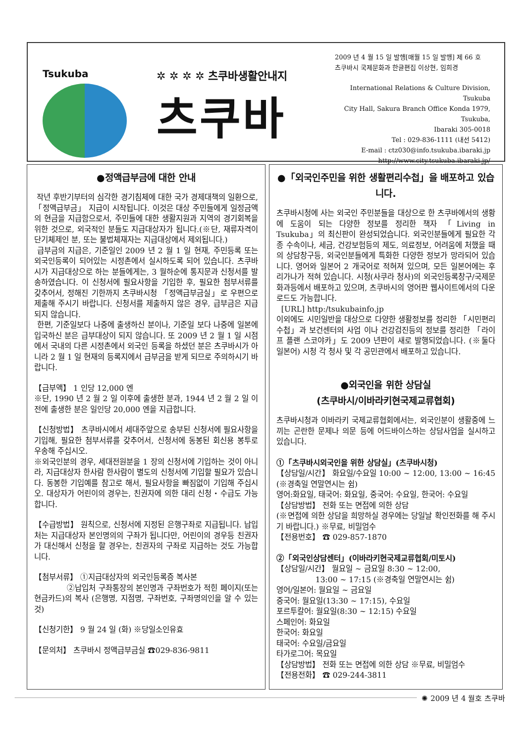Tsukuba ✲ ✲ ✲ ✲ 츠쿠바생활안내지
츠쿠바
2009 년 4 월 15 일 발행[매월 15 일 발행] 제 66 호
츠쿠바시 국제문화과 한글편집 이상현, 임희경
International Relations & Culture Division, Tsukuba
City Hall, Sakura Branch Office Konda 1979, Tsukuba,
Ibaraki 305-0018
Tel : 029-836-1111 (내선 5412)
E-mail : ctz030@info.tsukuba.ibaraki.jp
http://www.city.tsukuba.ibaraki.jp/
●정액급부금에 대한 안내
작년 후반기부터의 심각한 경기침체에 대한 국가 경제대책의 일환으로, 「정액급부금」 지급이 시작됩니다. 이것은 대상 주민들에게 일정금액의 현금을 지급함으로서, 주민들에 대한 생활지원과 지역의 경기회복을 위한 것으로, 외국적인 분들도 지급대상자가 됩니다.(※단, 재류자격이 단기체제인 분, 또는 불법체재자는 지급대상에서 제외됩니다.)
급부금의 지급은, 기준일인 2009 년 2 월 1 일 현재, 주민등록 또는 외국인등록이 되어있는 시정촌에서 실시하도록 되어 있습니다. 츠쿠바시가 지급대상으로 하는 분들에게는, 3 월하순에 통지문과 신청서를 발송하였습니다. 이 신청서에 필요사항을 기입한 후, 필요한 첨부서류를 갖추어서, 정해진 기한까지 츠쿠바시청 「정액급부금실」로 우편으로 제출해 주시기 바랍니다. 신청서를 제출하지 않은 경우, 급부금은 지급되지 않습니다.
한편, 기준일보다 나중에 출생하신 분이나, 기준일 보다 나중에 일본에 입국하신 분은 급부대상이 되지 않습니다. 또 2009 년 2 월 1 일 시점에서 국내의 다른 시정촌에서 외국인 등록을 하셨던 분은 츠쿠바시가 아니라 2 월 1 일 현재의 등록지에서 급부금을 받게 되므로 주의하시기 바랍니다.
【급부액】 1 인당 12,000 엔
※단, 1990 년 2 월 2 일 이후에 출생한 분과, 1944 년 2 월 2 일 이전에 출생한 분은 일인당 20,000 엔을 지급합니다.
【신청방법】 츠쿠바시에서 세대주앞으로 송부된 신청서에 필요사항을 기입해, 필요한 첨부서류를 갖추어서, 신청서에 동봉된 회신용 봉투로 우송해 주십시오.
※외국인분의 경우, 세대전원분을 1 장의 신청서에 기입하는 것이 아니라, 지급대상자 한사람 한사람이 별도의 신청서에 기입할 필요가 있습니다. 동봉한 기입예를 참고로 해서, 필요사항을 빠짐없이 기입해 주십시오. 대상자가 어린이의 경우는, 친권자에 의한 대리 신청・수급도 가능합니다.
【수급방법】 원칙으로, 신청서에 지정된 은행구좌로 지급됩니다. 납입처는 지급대상자 본인명의의 구좌가 됩니다만, 어린이의 경우등 친권자가 대신해서 신청을 할 경우는, 친권자의 구좌로 지급하는 것도 가능합니다.
【첨부서류】 ①지급대상자의 외국인등록증 복사본
②납입처 구좌통장의 본인명과 구좌번호가 적힌 페이지(또는 현금카드)의 복사 (은행명, 지점명, 구좌번호, 구좌명의인을 알 수 있는 것)
【신청기한】 9 월 24 일 (화) ※당일소인유효
【문의처】 츠쿠바시 정액급부금실 ☎029-836-9811
●「외국인주민을 위한 생활편리수첩」을 배포하고 있습니다.
츠쿠바시청에 사는 외국인 주민분들을 대상으로 한 츠쿠바에서의 생황에 도움이 되는 다양한 정보를 정리한 책자 「Living in Tsukuba」의 최신판이 완성되었습니다. 외국인분들에게 필요한 각종 수속이나, 세금, 건강보험등의 제도, 의료정보, 어려움에 처했을 때의 상담창구등, 외국인분들에게 특화한 다양한 정보가 망라되어 있습니다. 영어와 일본어 2 개국어로 적혀져 있으며, 모든 일본어에는 후리가나가 적혀 있습니다. 시청(사쿠라 청사)의 외국인등록창구/국제문화과등에서 배포하고 있으며, 츠쿠바시의 영어판 웹사이트에서의 다운로드도 가능합니다.
[URL] http:/tsukubainfo.jp
이외에도 시민일반을 대상으로 다양한 생활정보를 정리한 「시민편리수첩」과 보건센터의 사업 이나 건강검진등의 정보를 정리한 「라이프 플랜 스코야카」도 2009 년판이 새로 발행되었습니다. (※둘다 일본어) 시청 각 청사 및 각 공민관에서 배포하고 있습니다.
●외국인을 위한 상담실
(츠쿠바시/이바라키현국제교류협회)
츠쿠바시청과 이바라키 국제교류협회에서는, 외국인분이 생활중에 느끼는 곤란한 문제나 의문 등에 어드바이스하는 상담사업을 실시하고 있습니다.
①「츠쿠바시외국인을 위한 상담실」(츠쿠바시청)
【상담일/시간】 화요일/수요일 10:00 ~ 12:00, 13:00 ~ 16:45 (※경축일 연말연시는 쉼)
영어:화요일, 태국어: 화요일, 중국어: 수요일, 한국어: 수요일
【상담방법】 전화 또는 면접에 의한 상담
(※면접에 의한 상담을 희망하실 경우에는 당일날 확인전화를 해 주시기 바랍니다.) ※무료, 비밀엄수
【전용번호】 ☎ 029-857-1870
②「외국인상담센터」(이바라키현국제교류협회/미토시)
【상담일/시간】 월요일 ~ 금요일 8:30 ~ 12:00,
13:00 ~ 17:15 (※경축일 연말연시는 쉼)
영어/일본어: 월요일 ~ 금요일
중국어: 월요일(13:30 ~ 17:15), 수요일
포르투칼어: 월요일(8:30 ~ 12:15) 수요일
스페인어: 화요일
한국어: 화요일
태국어: 수요일/금요일
타가로그어: 목요일
【상담방법】 전화 또는 면접에 의한 상담 ※무료, 비밀엄수
【전용전화】 ☎ 029-244-3811
✺ 2009 년 4 월호 츠쿠바